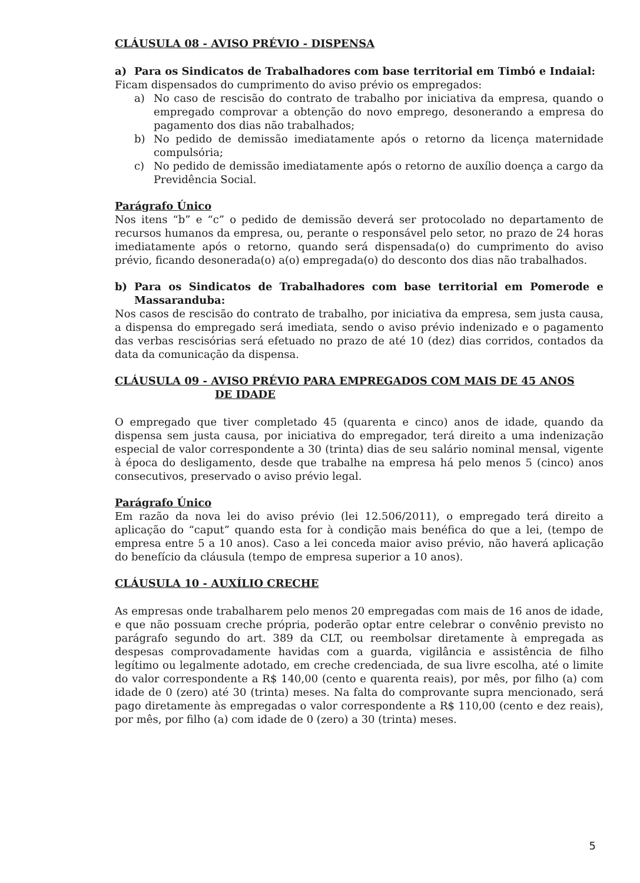CLÁUSULA 08 - AVISO PRÉVIO - DISPENSA
a) Para os Sindicatos de Trabalhadores com base territorial em Timbó e Indaial:
Ficam dispensados do cumprimento do aviso prévio os empregados:
a) No caso de rescisão do contrato de trabalho por iniciativa da empresa, quando o empregado comprovar a obtenção do novo emprego, desonerando a empresa do pagamento dos dias não trabalhados;
b) No pedido de demissão imediatamente após o retorno da licença maternidade compulsória;
c) No pedido de demissão imediatamente após o retorno de auxílio doença a cargo da Previdência Social.
Parágrafo Único
Nos itens “b” e “c” o pedido de demissão deverá ser protocolado no departamento de recursos humanos da empresa, ou, perante o responsável pelo setor, no prazo de 24 horas imediatamente após o retorno, quando será dispensada(o) do cumprimento do aviso prévio, ficando desonerada(o) a(o) empregada(o) do desconto dos dias não trabalhados.
b) Para os Sindicatos de Trabalhadores com base territorial em Pomerode e Massaranduba:
Nos casos de rescisão do contrato de trabalho, por iniciativa da empresa, sem justa causa, a dispensa do empregado será imediata, sendo o aviso prévio indenizado e o pagamento das verbas rescisórias será efetuado no prazo de até 10 (dez) dias corridos, contados da data da comunicação da dispensa.
CLÁUSULA 09 - AVISO PRÉVIO PARA EMPREGADOS COM MAIS DE 45 ANOS
DE IDADE
O empregado que tiver completado 45 (quarenta e cinco) anos de idade, quando da dispensa sem justa causa, por iniciativa do empregador, terá direito a uma indenização especial de valor correspondente a 30 (trinta) dias de seu salário nominal mensal, vigente à época do desligamento, desde que trabalhe na empresa há pelo menos 5 (cinco) anos consecutivos, preservado o aviso prévio legal.
Parágrafo Único
Em razão da nova lei do aviso prévio (lei 12.506/2011), o empregado terá direito a aplicação do “caput” quando esta for à condição mais benéfica do que a lei, (tempo de empresa entre 5 a 10 anos). Caso a lei conceda maior aviso prévio, não haverá aplicação do benefício da cláusula (tempo de empresa superior a 10 anos).
CLÁUSULA 10 - AUXÍLIO CRECHE
As empresas onde trabalharem pelo menos 20 empregadas com mais de 16 anos de idade, e que não possuam creche própria, poderão optar entre celebrar o convênio previsto no parágrafo segundo do art. 389 da CLT, ou reembolsar diretamente à empregada as despesas comprovadamente havidas com a guarda, vigilância e assistência de filho legítimo ou legalmente adotado, em creche credenciada, de sua livre escolha, até o limite do valor correspondente a R$ 140,00 (cento e quarenta reais), por mês, por filho (a) com idade de 0 (zero) até 30 (trinta) meses. Na falta do comprovante supra mencionado, será pago diretamente às empregadas o valor correspondente a R$ 110,00 (cento e dez reais), por mês, por filho (a) com idade de 0 (zero) a 30 (trinta) meses.
5